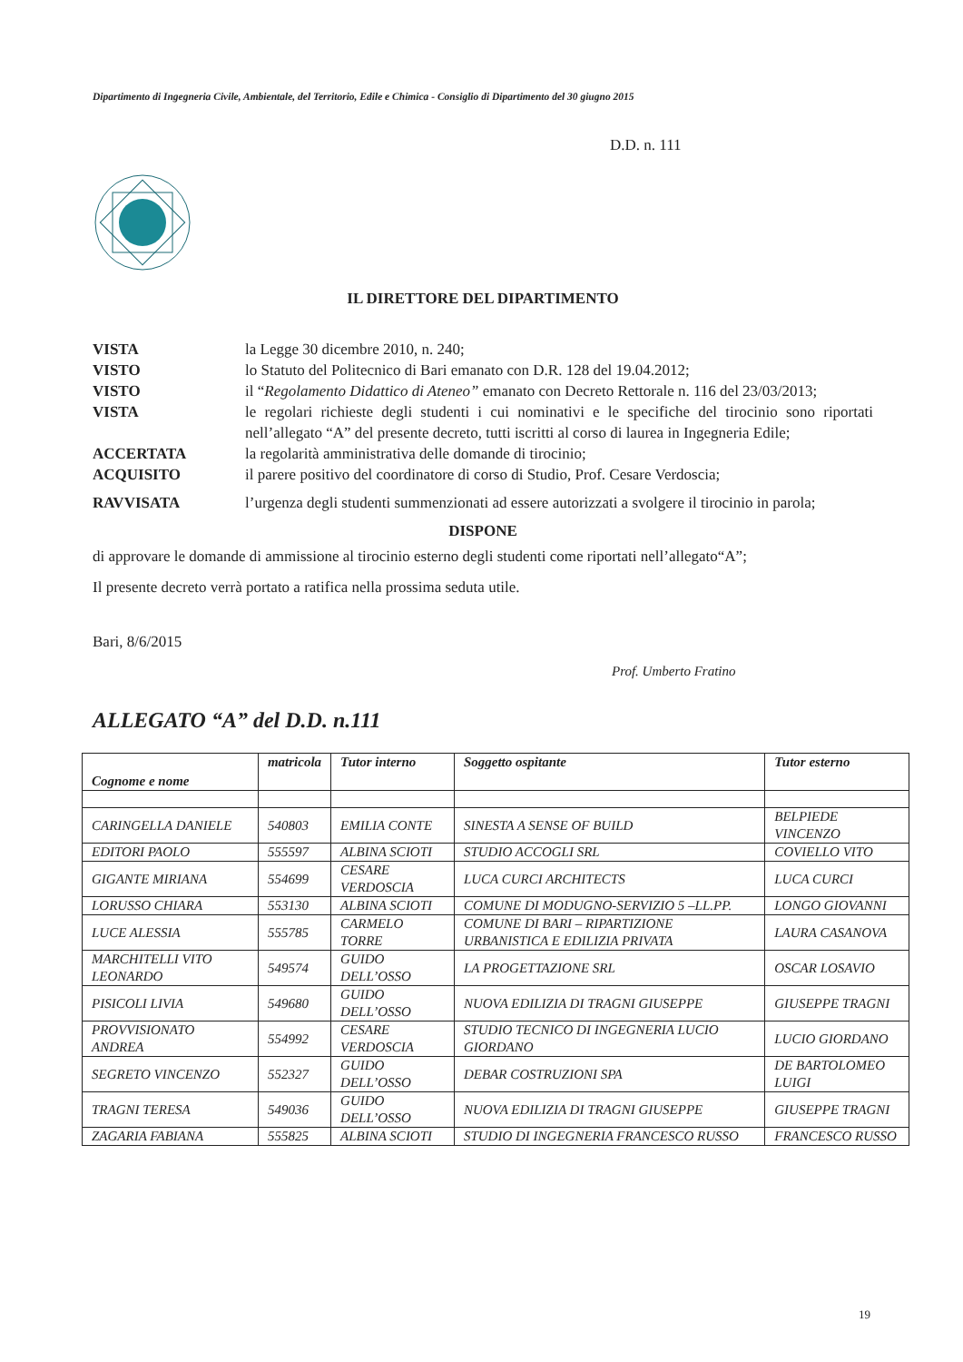Dipartimento di Ingegneria Civile, Ambientale, del Territorio, Edile e Chimica - Consiglio di Dipartimento del 30 giugno 2015
D.D. n. 111
IL DIRETTORE DEL DIPARTIMENTO
VISTA la Legge 30 dicembre 2010, n. 240;
VISTO lo Statuto del Politecnico di Bari emanato con D.R. 128 del 19.04.2012;
VISTO il “Regolamento Didattico di Ateneo” emanato con Decreto Rettorale n. 116 del 23/03/2013;
VISTA le regolari richieste degli studenti i cui nominativi e le specifiche del tirocinio sono riportati nell’allegato “A” del presente decreto, tutti iscritti al corso di laurea in Ingegneria Edile;
ACCERTATA la regolarità amministrativa delle domande di tirocinio;
ACQUISITO il parere positivo del coordinatore di corso di Studio, Prof. Cesare Verdoscia;
RAVVISATA l’urgenza degli studenti summenzionati ad essere autorizzati a svolgere il tirocinio in parola;
DISPONE
di approvare le domande di ammissione al tirocinio esterno degli studenti come riportati nell’allegato“A”;
Il presente decreto verrà portato a ratifica nella prossima seduta utile.
Bari, 8/6/2015
Prof. Umberto Fratino
ALLEGATO “A” del D.D. n.111
| Cognome e nome | matricola | Tutor interno | Soggetto ospitante | Tutor esterno |
| --- | --- | --- | --- | --- |
| CARINGELLA DANIELE | 540803 | EMILIA CONTE | SINESTA A SENSE OF BUILD | BELPIEDE VINCENZO |
| EDITORI PAOLO | 555597 | ALBINA SCIOTI | STUDIO ACCOGLI SRL | COVIELLO VITO |
| GIGANTE MIRIANA | 554699 | CESARE VERDOSCIA | LUCA CURCI ARCHITECTS | LUCA CURCI |
| LORUSSO CHIARA | 553130 | ALBINA SCIOTI | COMUNE DI MODUGNO-SERVIZIO 5 –LL.PP. | LONGO GIOVANNI |
| LUCE ALESSIA | 555785 | CARMELO TORRE | COMUNE DI BARI – RIPARTIZIONE URBANISTICA E EDILIZIA PRIVATA | LAURA CASANOVA |
| MARCHITELLI VITO LEONARDO | 549574 | GUIDO DELL’OSSO | LA PROGETTAZIONE SRL | OSCAR LOSAVIO |
| PISICOLI LIVIA | 549680 | GUIDO DELL’OSSO | NUOVA EDILIZIA DI TRAGNI GIUSEPPE | GIUSEPPE TRAGNI |
| PROVVISIONATO ANDREA | 554992 | CESARE VERDOSCIA | STUDIO TECNICO DI INGEGNERIA LUCIO GIORDANO | LUCIO GIORDANO |
| SEGRETO VINCENZO | 552327 | GUIDO DELL’OSSO | DEBAR COSTRUZIONI SPA | DE BARTOLOMEO LUIGI |
| TRAGNI TERESA | 549036 | GUIDO DELL’OSSO | NUOVA EDILIZIA DI TRAGNI GIUSEPPE | GIUSEPPE TRAGNI |
| ZAGARIA FABIANA | 555825 | ALBINA SCIOTI | STUDIO DI INGEGNERIA FRANCESCO RUSSO | FRANCESCO RUSSO |
19